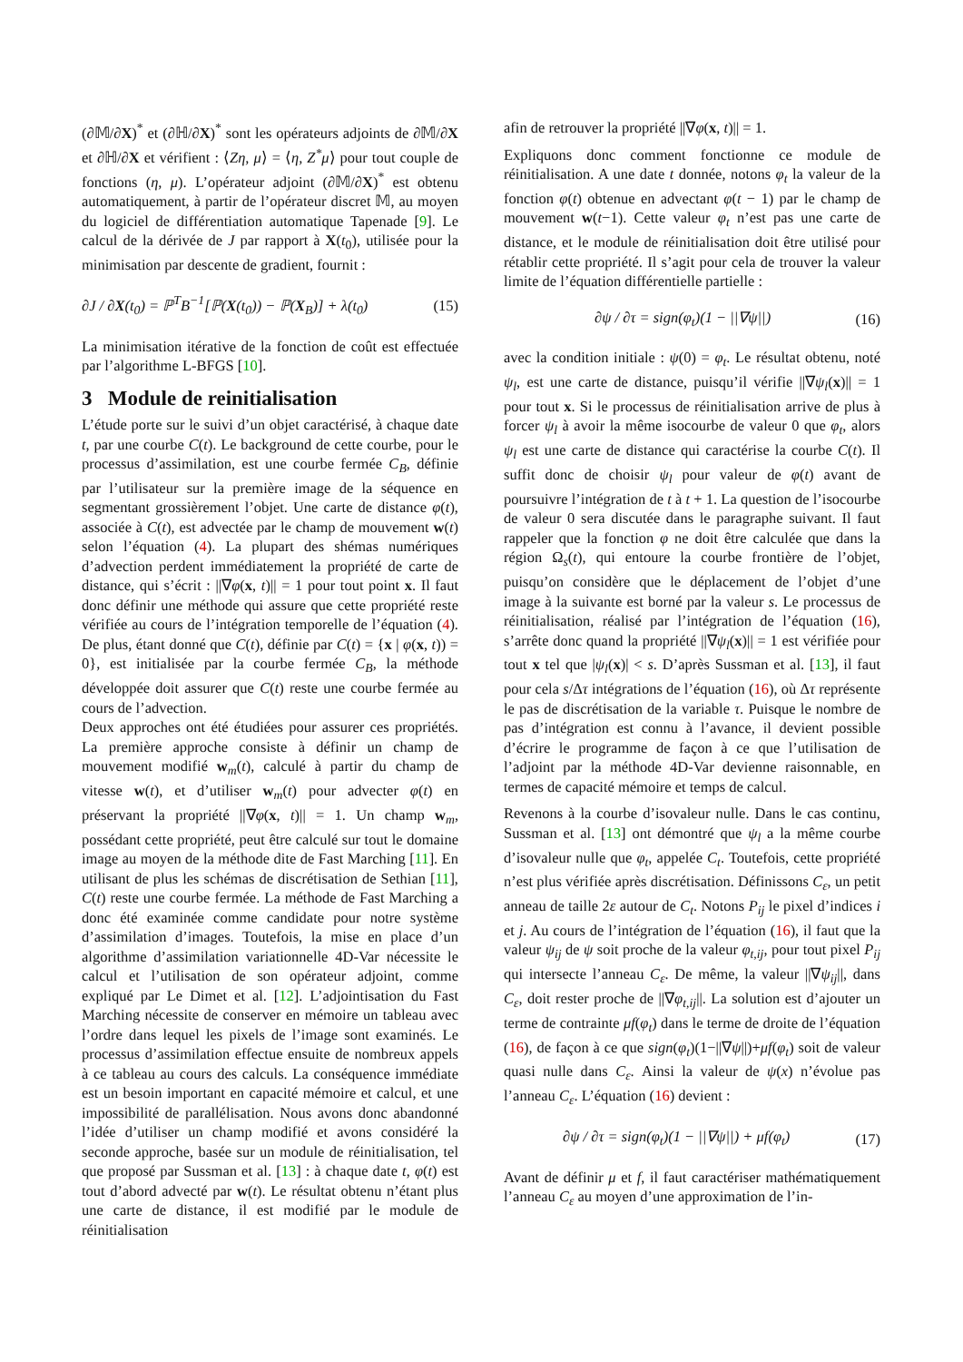(∂𝕄/∂X)<sup>*</sup> et (∂ℍ/∂X)<sup>*</sup> sont les opérateurs adjoints de ∂𝕄/∂X et ∂ℍ/∂X et vérifient : ⟨Zη, μ⟩ = ⟨η, Z<sup>*</sup>μ⟩ pour tout couple de fonctions (η, μ). L’opérateur adjoint (∂𝕄/∂X)<sup>*</sup> est obtenu automatiquement, à partir de l’opérateur discret 𝕄, au moyen du logiciel de différentiation automatique Tapenade [9]. Le calcul de la dérivée de J par rapport à X(t<sub>0</sub>), utilisée pour la minimisation par descente de gradient, fournit :
∂J / ∂X(t<sub>0</sub>) = ℙ<sup>T</sup>B<sup>−1</sup>[ℙ(X(t<sub>0</sub>)) − ℙ(X<sub>B</sub>)] + λ(t<sub>0</sub>) (15)
La minimisation itérative de la fonction de coût est effectuée par l’algorithme L-BFGS [10].
3 Module de reinitialisation
L’étude porte sur le suivi d’un objet caractérisé, à chaque date t, par une courbe C(t). Le background de cette courbe, pour le processus d’assimilation, est une courbe fermée C<sub>B</sub>, définie par l’utilisateur sur la première image de la séquence en segmentant grossièrement l’objet. Une carte de distance φ(t), associée à C(t), est advectée par le champ de mouvement w(t) selon l’équation (4). La plupart des shémas numériques d’advection perdent immédiatement la propriété de carte de distance, qui s’écrit : ||∇φ(x, t)|| = 1 pour tout point x. Il faut donc définir une méthode qui assure que cette propriété reste vérifiée au cours de l’intégration temporelle de l’équation (4). De plus, étant donné que C(t), définie par C(t) = {x | φ(x, t)) = 0}, est initialisée par la courbe fermée C<sub>B</sub>, la méthode développée doit assurer que C(t) reste une courbe fermée au cours de l’advection.
Deux approches ont été étudiées pour assurer ces propriétés. La première approche consiste à définir un champ de mouvement modifié w<sub>m</sub>(t), calculé à partir du champ de vitesse w(t), et d’utiliser w<sub>m</sub>(t) pour advecter φ(t) en préservant la propriété ||∇φ(x, t)|| = 1. Un champ w<sub>m</sub>, possédant cette propriété, peut être calculé sur tout le domaine image au moyen de la méthode dite de Fast Marching [11]. En utilisant de plus les schémas de discrétisation de Sethian [11], C(t) reste une courbe fermée. La méthode de Fast Marching a donc été examinée comme candidate pour notre système d’assimilation d’images. Toutefois, la mise en place d’un algorithme d’assimilation variationnelle 4D-Var nécessite le calcul et l’utilisation de son opérateur adjoint, comme expliqué par Le Dimet et al. [12]. L’adjointisation du Fast Marching nécessite de conserver en mémoire un tableau avec l’ordre dans lequel les pixels de l’image sont examinés. Le processus d’assimilation effectue ensuite de nombreux appels à ce tableau au cours des calculs. La conséquence immédiate est un besoin important en capacité mémoire et calcul, et une impossibilité de parallélisation. Nous avons donc abandonné l’idée d’utiliser un champ modifié et avons considéré la seconde approche, basée sur un module de réinitialisation, tel que proposé par Sussman et al. [13] : à chaque date t, φ(t) est tout d’abord advecté par w(t). Le résultat obtenu n’étant plus une carte de distance, il est modifié par le module de réinitialisation
afin de retrouver la propriété ||∇φ(x, t)|| = 1.
Expliquons donc comment fonctionne ce module de réinitialisation. A une date t donnée, notons φ<sub>t</sub> la valeur de la fonction φ(t) obtenue en advectant φ(t − 1) par le champ de mouvement w(t−1). Cette valeur φ<sub>t</sub> n’est pas une carte de distance, et le module de réinitialisation doit être utilisé pour rétablir cette propriété. Il s’agit pour cela de trouver la valeur limite de l’équation différentielle partielle :
∂ψ / ∂τ = sign(φ<sub>t</sub>)(1 − ||∇ψ||) (16)
avec la condition initiale : ψ(0) = φ<sub>t</sub>. Le résultat obtenu, noté ψ<sub>l</sub>, est une carte de distance, puisqu’il vérifie ||∇ψ<sub>l</sub>(x)|| = 1 pour tout x. Si le processus de réinitialisation arrive de plus à forcer ψ<sub>l</sub> à avoir la même isocourbe de valeur 0 que φ<sub>t</sub>, alors ψ<sub>l</sub> est une carte de distance qui caractérise la courbe C(t). Il suffit donc de choisir ψ<sub>l</sub> pour valeur de φ(t) avant de poursuivre l’intégration de t à t + 1. La question de l’isocourbe de valeur 0 sera discutée dans le paragraphe suivant. Il faut rappeler que la fonction φ ne doit être calculée que dans la région Ω<sub>s</sub>(t), qui entoure la courbe frontière de l’objet, puisqu’on considère que le déplacement de l’objet d’une image à la suivante est borné par la valeur s. Le processus de réinitialisation, réalisé par l’intégration de l’équation (16), s’arrête donc quand la propriété ||∇ψ<sub>l</sub>(x)|| = 1 est vérifiée pour tout x tel que |ψ<sub>l</sub>(x)| < s. D’après Sussman et al. [13], il faut pour cela s/Δτ intégrations de l’équation (16), où Δτ représente le pas de discrétisation de la variable τ. Puisque le nombre de pas d’intégration est connu à l’avance, il devient possible d’écrire le programme de façon à ce que l’utilisation de l’adjoint par la méthode 4D-Var devienne raisonnable, en termes de capacité mémoire et temps de calcul.
Revenons à la courbe d’isovaleur nulle. Dans le cas continu, Sussman et al. [13] ont démontré que ψ<sub>l</sub> a la même courbe d’isovaleur nulle que φ<sub>t</sub>, appelée C<sub>t</sub>. Toutefois, cette propriété n’est plus vérifiée après discrétisation. Définissons C<sub>ε</sub>, un petit anneau de taille 2ε autour de C<sub>t</sub>. Notons P<sub>ij</sub> le pixel d’indices i et j. Au cours de l’intégration de l’équation (16), il faut que la valeur ψ<sub>ij</sub> de ψ soit proche de la valeur φ<sub>t,ij</sub>, pour tout pixel P<sub>ij</sub> qui intersecte l’anneau C<sub>ε</sub>. De même, la valeur ||∇ψ<sub>ij</sub>||, dans C<sub>ε</sub>, doit rester proche de ||∇φ<sub>t,ij</sub>||. La solution est d’ajouter un terme de contrainte μf(φ<sub>t</sub>) dans le terme de droite de l’équation (16), de façon à ce que sign(φ<sub>t</sub>)(1−||∇ψ||)+μf(φ<sub>t</sub>) soit de valeur quasi nulle dans C<sub>ε</sub>. Ainsi la valeur de ψ(x) n’évolue pas l’anneau C<sub>ε</sub>. L’équation (16) devient :
∂ψ / ∂τ = sign(φ<sub>t</sub>)(1 − ||∇ψ||) + μf(φ<sub>t</sub>) (17)
Avant de définir μ et f, il faut caractériser mathématiquement l’anneau C<sub>ε</sub> au moyen d’une approximation de l’in-